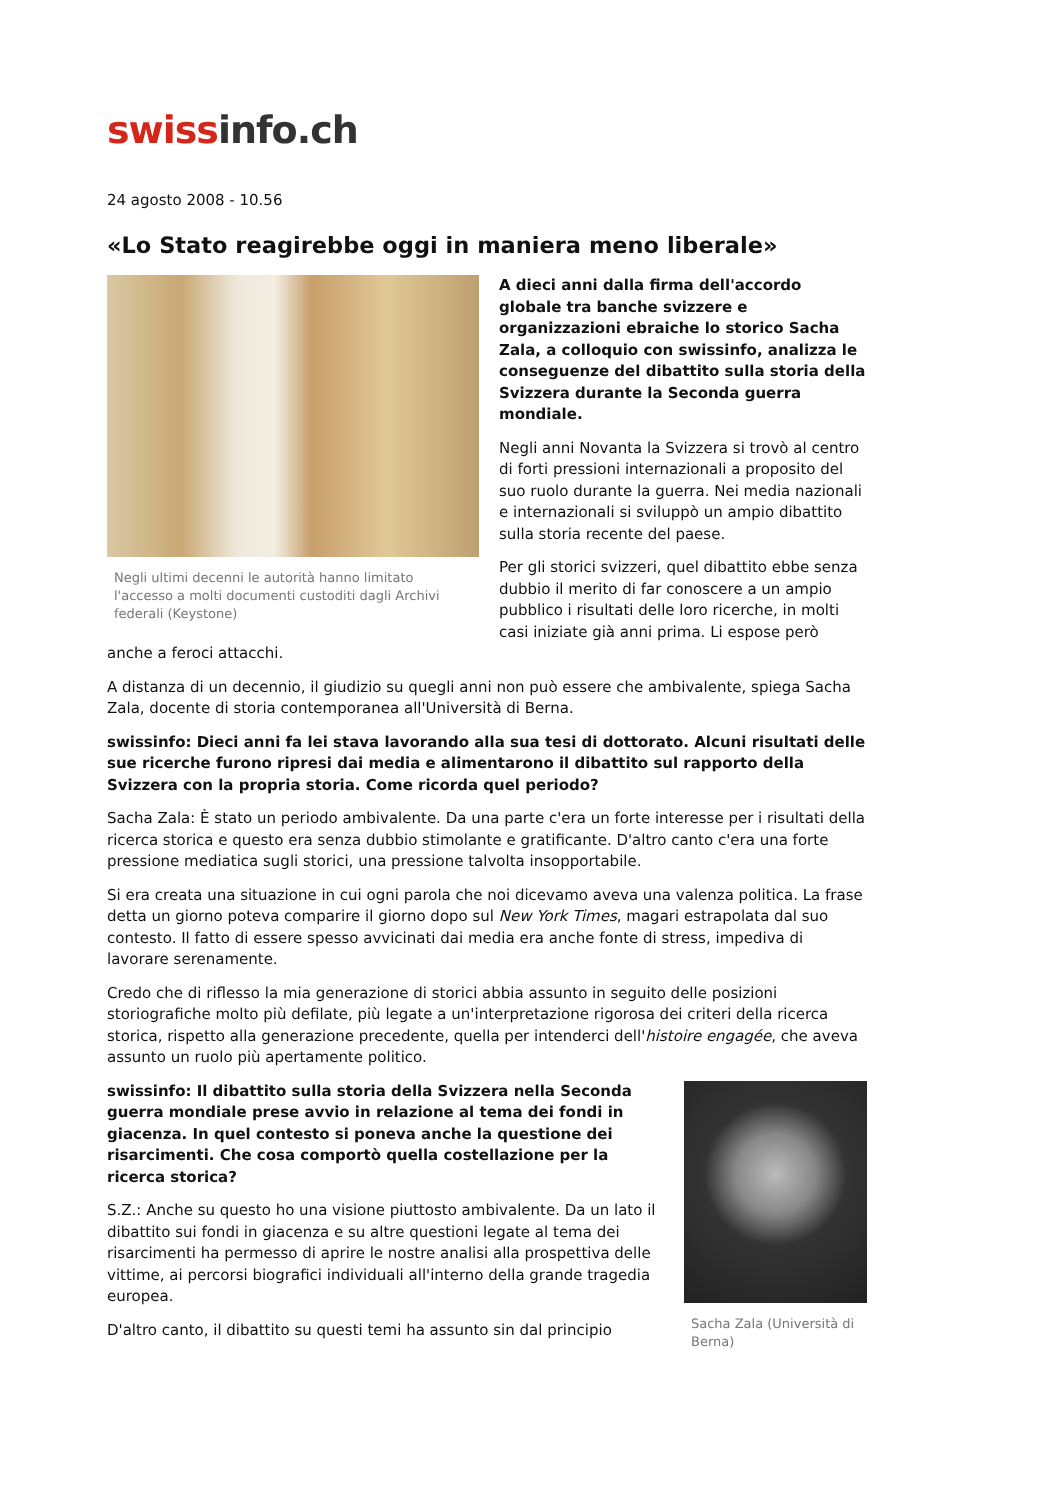swissinfo.ch
24 agosto 2008 - 10.56
«Lo Stato reagirebbe oggi in maniera meno liberale»
Negli ultimi decenni le autorità hanno limitato l'accesso a molti documenti custoditi dagli Archivi federali (Keystone)
A dieci anni dalla firma dell'accordo globale tra banche svizzere e organizzazioni ebraiche lo storico Sacha Zala, a colloquio con swissinfo, analizza le conseguenze del dibattito sulla storia della Svizzera durante la Seconda guerra mondiale.
Negli anni Novanta la Svizzera si trovò al centro di forti pressioni internazionali a proposito del suo ruolo durante la guerra. Nei media nazionali e internazionali si sviluppò un ampio dibattito sulla storia recente del paese.
Per gli storici svizzeri, quel dibattito ebbe senza dubbio il merito di far conoscere a un ampio pubblico i risultati delle loro ricerche, in molti casi iniziate già anni prima. Li espose però anche a feroci attacchi.
A distanza di un decennio, il giudizio su quegli anni non può essere che ambivalente, spiega Sacha Zala, docente di storia contemporanea all'Università di Berna.
swissinfo: Dieci anni fa lei stava lavorando alla sua tesi di dottorato. Alcuni risultati delle sue ricerche furono ripresi dai media e alimentarono il dibattito sul rapporto della Svizzera con la propria storia. Come ricorda quel periodo?
Sacha Zala: È stato un periodo ambivalente. Da una parte c'era un forte interesse per i risultati della ricerca storica e questo era senza dubbio stimolante e gratificante. D'altro canto c'era una forte pressione mediatica sugli storici, una pressione talvolta insopportabile.
Si era creata una situazione in cui ogni parola che noi dicevamo aveva una valenza politica. La frase detta un giorno poteva comparire il giorno dopo sul New York Times, magari estrapolata dal suo contesto. Il fatto di essere spesso avvicinati dai media era anche fonte di stress, impediva di lavorare serenamente.
Credo che di riflesso la mia generazione di storici abbia assunto in seguito delle posizioni storiografiche molto più defilate, più legate a un'interpretazione rigorosa dei criteri della ricerca storica, rispetto alla generazione precedente, quella per intenderci dell'histoire engagée, che aveva assunto un ruolo più apertamente politico.
Sacha Zala (Università di Berna)
swissinfo: Il dibattito sulla storia della Svizzera nella Seconda guerra mondiale prese avvio in relazione al tema dei fondi in giacenza. In quel contesto si poneva anche la questione dei risarcimenti. Che cosa comportò quella costellazione per la ricerca storica?
S.Z.: Anche su questo ho una visione piuttosto ambivalente. Da un lato il dibattito sui fondi in giacenza e su altre questioni legate al tema dei risarcimenti ha permesso di aprire le nostre analisi alla prospettiva delle vittime, ai percorsi biografici individuali all'interno della grande tragedia europea.
D'altro canto, il dibattito su questi temi ha assunto sin dal principio